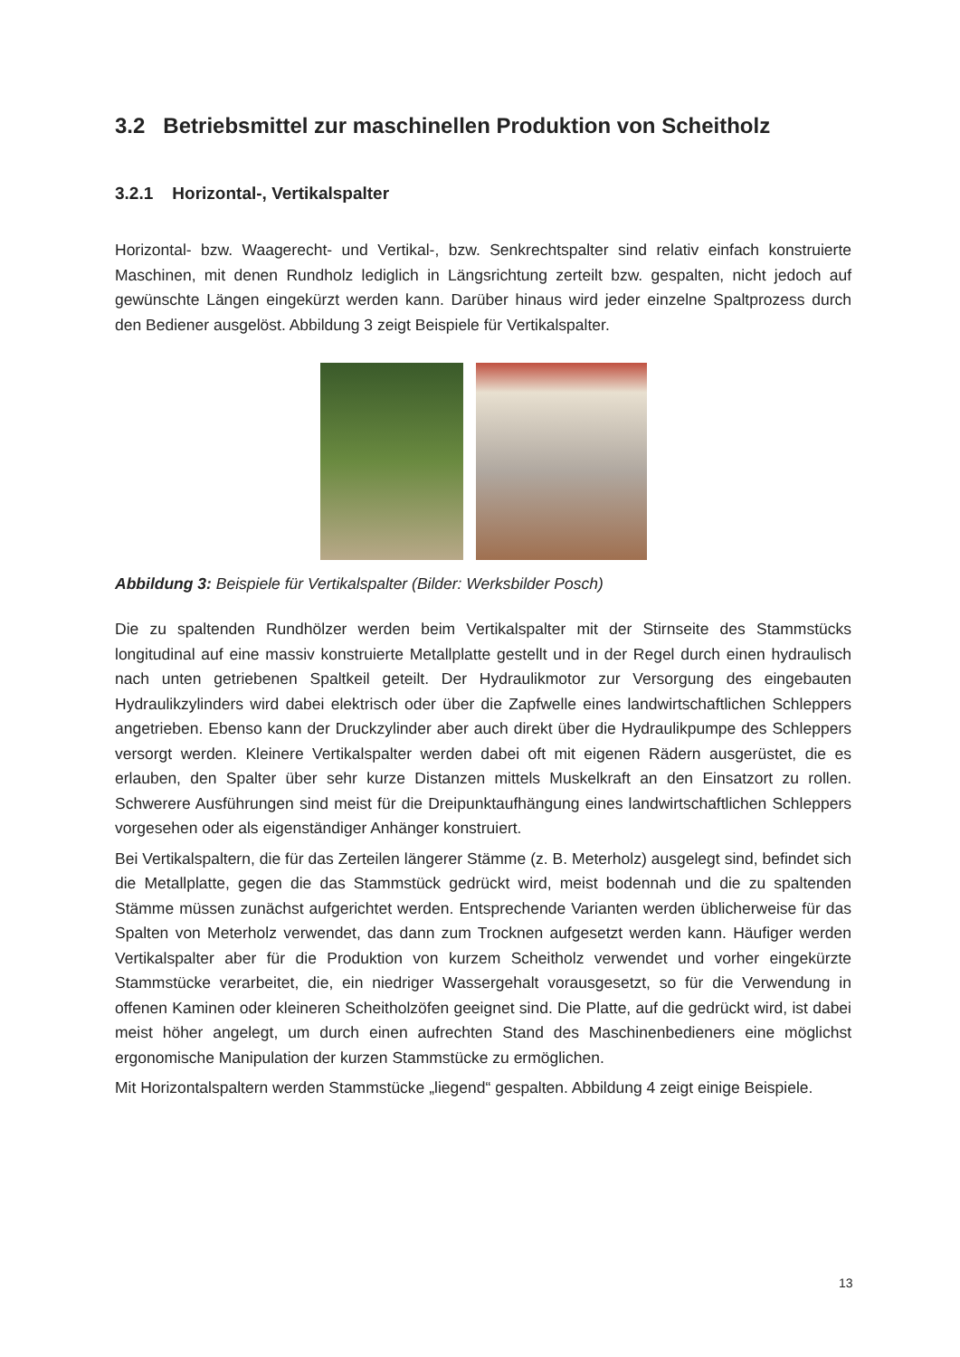3.2 Betriebsmittel zur maschinellen Produktion von Scheitholz
3.2.1 Horizontal-, Vertikalspalter
Horizontal- bzw. Waagerecht- und Vertikal-, bzw. Senkrechtspalter sind relativ einfach konstruierte Maschinen, mit denen Rundholz lediglich in Längsrichtung zerteilt bzw. gespalten, nicht jedoch auf gewünschte Längen eingekürzt werden kann. Darüber hinaus wird jeder einzelne Spaltprozess durch den Bediener ausgelöst. Abbildung 3 zeigt Beispiele für Vertikalspalter.
Abbildung 3: Beispiele für Vertikalspalter (Bilder: Werksbilder Posch)
Die zu spaltenden Rundhölzer werden beim Vertikalspalter mit der Stirnseite des Stammstücks longitudinal auf eine massiv konstruierte Metallplatte gestellt und in der Regel durch einen hydraulisch nach unten getriebenen Spaltkeil geteilt. Der Hydraulikmotor zur Versorgung des eingebauten Hydraulikzylinders wird dabei elektrisch oder über die Zapfwelle eines landwirtschaftlichen Schleppers angetrieben. Ebenso kann der Druckzylinder aber auch direkt über die Hydraulikpumpe des Schleppers versorgt werden. Kleinere Vertikalspalter werden dabei oft mit eigenen Rädern ausgerüstet, die es erlauben, den Spalter über sehr kurze Distanzen mittels Muskelkraft an den Einsatzort zu rollen. Schwerere Ausführungen sind meist für die Dreipunktaufhängung eines landwirtschaftlichen Schleppers vorgesehen oder als eigenständiger Anhänger konstruiert.
Bei Vertikalspaltern, die für das Zerteilen längerer Stämme (z. B. Meterholz) ausgelegt sind, befindet sich die Metallplatte, gegen die das Stammstück gedrückt wird, meist bodennah und die zu spaltenden Stämme müssen zunächst aufgerichtet werden. Entsprechende Varianten werden üblicherweise für das Spalten von Meterholz verwendet, das dann zum Trocknen aufgesetzt werden kann. Häufiger werden Vertikalspalter aber für die Produktion von kurzem Scheitholz verwendet und vorher eingekürzte Stammstücke verarbeitet, die, ein niedriger Wassergehalt vorausgesetzt, so für die Verwendung in offenen Kaminen oder kleineren Scheitholzöfen geeignet sind. Die Platte, auf die gedrückt wird, ist dabei meist höher angelegt, um durch einen aufrechten Stand des Maschinenbedieners eine möglichst ergonomische Manipulation der kurzen Stammstücke zu ermöglichen.
Mit Horizontalspaltern werden Stammstücke „liegend“ gespalten. Abbildung 4 zeigt einige Beispiele.
13